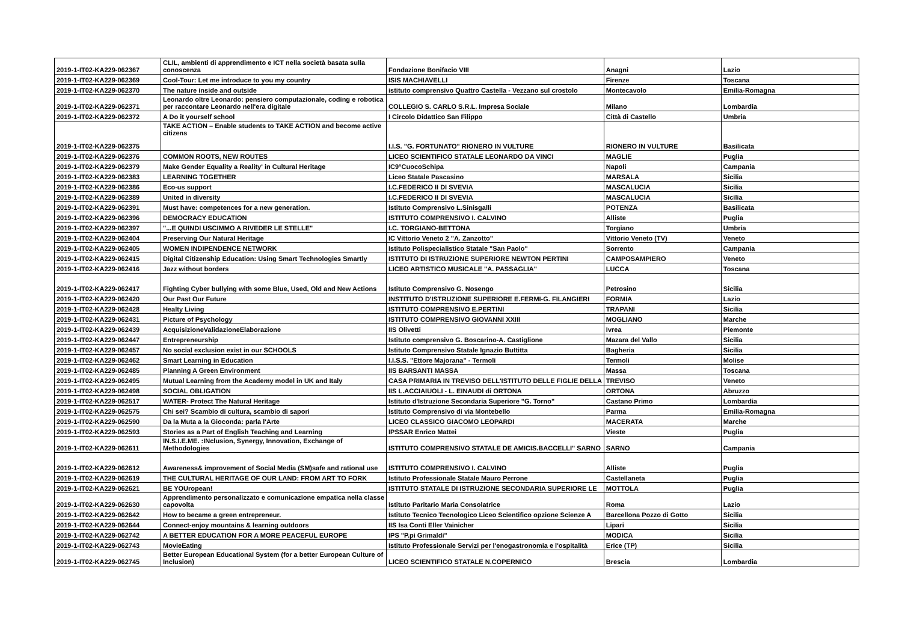| 2019-1-IT02-KA229-062367 | CLIL, ambienti di apprendimento e ICT nella società basata sulla conoscenza | Fondazione Bonifacio VIII | Anagni | Lazio |
| 2019-1-IT02-KA229-062369 | Cool-Tour: Let me introduce to you my country | ISIS MACHIAVELLI | Firenze | Toscana |
| 2019-1-IT02-KA229-062370 | The nature inside and outside | istituto comprensivo Quattro Castella - Vezzano sul crostolo | Montecavolo | Emilia-Romagna |
| 2019-1-IT02-KA229-062371 | Leonardo oltre Leonardo: pensiero computazionale, coding e robotica per raccontare Leonardo nell'era digitale | COLLEGIO S. CARLO S.R.L. Impresa Sociale | Milano | Lombardia |
| 2019-1-IT02-KA229-062372 | A Do it yourself school | I Circolo Didattico San Filippo | Città di Castello | Umbria |
| 2019-1-IT02-KA229-062375 | TAKE ACTION – Enable students to TAKE ACTION and become active citizens | I.I.S. "G. FORTUNATO" RIONERO IN VULTURE | RIONERO IN VULTURE | Basilicata |
| 2019-1-IT02-KA229-062376 | COMMON ROOTS, NEW ROUTES | LICEO SCIENTIFICO STATALE LEONARDO DA VINCI | MAGLIE | Puglia |
| 2019-1-IT02-KA229-062379 | Make Gender Equality a Reality' in Cultural Heritage | IC9°CuocoSchipa | Napoli | Campania |
| 2019-1-IT02-KA229-062383 | LEARNING TOGETHER | Liceo Statale Pascasino | MARSALA | Sicilia |
| 2019-1-IT02-KA229-062386 | Eco-us support | I.C.FEDERICO II DI SVEVIA | MASCALUCIA | Sicilia |
| 2019-1-IT02-KA229-062389 | United in diversity | I.C.FEDERICO II DI SVEVIA | MASCALUCIA | Sicilia |
| 2019-1-IT02-KA229-062391 | Must have: competences for a new generation. | Istituto Comprensivo L.Sinisgalli | POTENZA | Basilicata |
| 2019-1-IT02-KA229-062396 | DEMOCRACY EDUCATION | ISTITUTO COMPRENSIVO I. CALVINO | Alliste | Puglia |
| 2019-1-IT02-KA229-062397 | "...E QUINDI USCIMMO A RIVEDER LE STELLE" | I.C. TORGIANO-BETTONA | Torgiano | Umbria |
| 2019-1-IT02-KA229-062404 | Preserving Our Natural Heritage | IC Vittorio Veneto 2 "A. Zanzotto" | Vittorio Veneto (TV) | Veneto |
| 2019-1-IT02-KA229-062405 | WOMEN INDIPENDENCE NETWORK | Istituto Polispecialistico Statale "San Paolo" | Sorrento | Campania |
| 2019-1-IT02-KA229-062415 | Digital Citizenship Education: Using Smart Technologies Smartly | ISTITUTO DI ISTRUZIONE SUPERIORE NEWTON PERTINI | CAMPOSAMPIERO | Veneto |
| 2019-1-IT02-KA229-062416 | Jazz without borders | LICEO ARTISTICO MUSICALE "A. PASSAGLIA" | LUCCA | Toscana |
| 2019-1-IT02-KA229-062417 | Fighting Cyber bullying with some Blue, Used, Old and New Actions | Istituto Comprensivo G. Nosengo | Petrosino | Sicilia |
| 2019-1-IT02-KA229-062420 | Our Past Our Future | INSTITUTO D'ISTRUZIONE SUPERIORE E.FERMI-G. FILANGIERI | FORMIA | Lazio |
| 2019-1-IT02-KA229-062428 | Healty Living | ISTITUTO COMPRENSIVO E.PERTINI | TRAPANI | Sicilia |
| 2019-1-IT02-KA229-062431 | Picture of Psychology | ISTITUTO COMPRENSIVO GIOVANNI XXIII | MOGLIANO | Marche |
| 2019-1-IT02-KA229-062439 | AcquisizioneValidazioneElaborazione | IIS Olivetti | Ivrea | Piemonte |
| 2019-1-IT02-KA229-062447 | Entrepreneurship | Istituto comprensivo G. Boscarino-A. Castiglione | Mazara del Vallo | Sicilia |
| 2019-1-IT02-KA229-062457 | No social exclusion exist in our SCHOOLS | Istituto Comprensivo Statale Ignazio Buttitta | Bagheria | Sicilia |
| 2019-1-IT02-KA229-062462 | Smart Learning in Education | I.I.S.S. "Ettore Majorana" - Termoli | Termoli | Molise |
| 2019-1-IT02-KA229-062485 | Planning A Green Environment | IIS BARSANTI MASSA | Massa | Toscana |
| 2019-1-IT02-KA229-062495 | Mutual Learning from the Academy model in UK and Italy | CASA PRIMARIA IN TREVISO DELL'ISTITUTO DELLE FIGLIE DELLA | TREVISO | Veneto |
| 2019-1-IT02-KA229-062498 | SOCIAL OBLIGATION | IIS L.ACCIAIUOLI - L. EINAUDI di ORTONA | ORTONA | Abruzzo |
| 2019-1-IT02-KA229-062517 | WATER- Protect The Natural Heritage | Istituto d'Istruzione Secondaria Superiore "G. Torno" | Castano Primo | Lombardia |
| 2019-1-IT02-KA229-062575 | Chi sei? Scambio di cultura, scambio di sapori | Istituto Comprensivo di via Montebello | Parma | Emilia-Romagna |
| 2019-1-IT02-KA229-062590 | Da la Muta a la Gioconda: parla l'Arte | LICEO CLASSICO GIACOMO LEOPARDI | MACERATA | Marche |
| 2019-1-IT02-KA229-062593 | Stories as a Part of English Teaching and Learning | IPSSAR Enrico Mattei | Vieste | Puglia |
| 2019-1-IT02-KA229-062611 | IN.S.I.E.ME. :INclusion, Synergy, Innovation, Exchange of Methodologies | ISTITUTO COMPRENSIVO STATALE DE AMICIS.BACCELLI" SARNO | SARNO | Campania |
| 2019-1-IT02-KA229-062612 | Awareness& improvement of Social Media (SM)safe and rational use | ISTITUTO COMPRENSIVO I. CALVINO | Alliste | Puglia |
| 2019-1-IT02-KA229-062619 | THE CULTURAL HERITAGE OF OUR LAND: FROM ART TO FORK | Istituto Professionale Statale Mauro Perrone | Castellaneta | Puglia |
| 2019-1-IT02-KA229-062621 | BE YOUropean! | ISTITUTO STATALE DI ISTRUZIONE SECONDARIA SUPERIORE LE | MOTTOLA | Puglia |
| 2019-1-IT02-KA229-062630 | Apprendimento personalizzato e comunicazione empatica nella classe capovolta | Istituto Paritario Maria Consolatrice | Roma | Lazio |
| 2019-1-IT02-KA229-062642 | How to became a green entrepreneur. | Istituto Tecnico Tecnologico Liceo Scientifico opzione Scienze A | Barcellona Pozzo di Gotto | Sicilia |
| 2019-1-IT02-KA229-062644 | Connect-enjoy mountains & learning outdoors | IIS Isa Conti Eller Vainicher | Lipari | Sicilia |
| 2019-1-IT02-KA229-062742 | A BETTER EDUCATION FOR A MORE PEACEFUL EUROPE | IPS "P.pi Grimaldi" | MODICA | Sicilia |
| 2019-1-IT02-KA229-062743 | MovieEating | Istituto Professionale Servizi per l'enogastronomia e l'ospitalità | Erice (TP) | Sicilia |
| 2019-1-IT02-KA229-062745 | Better European Educational System (for a better European Culture of Inclusion) | LICEO SCIENTIFICO STATALE N.COPERNICO | Brescia | Lombardia |